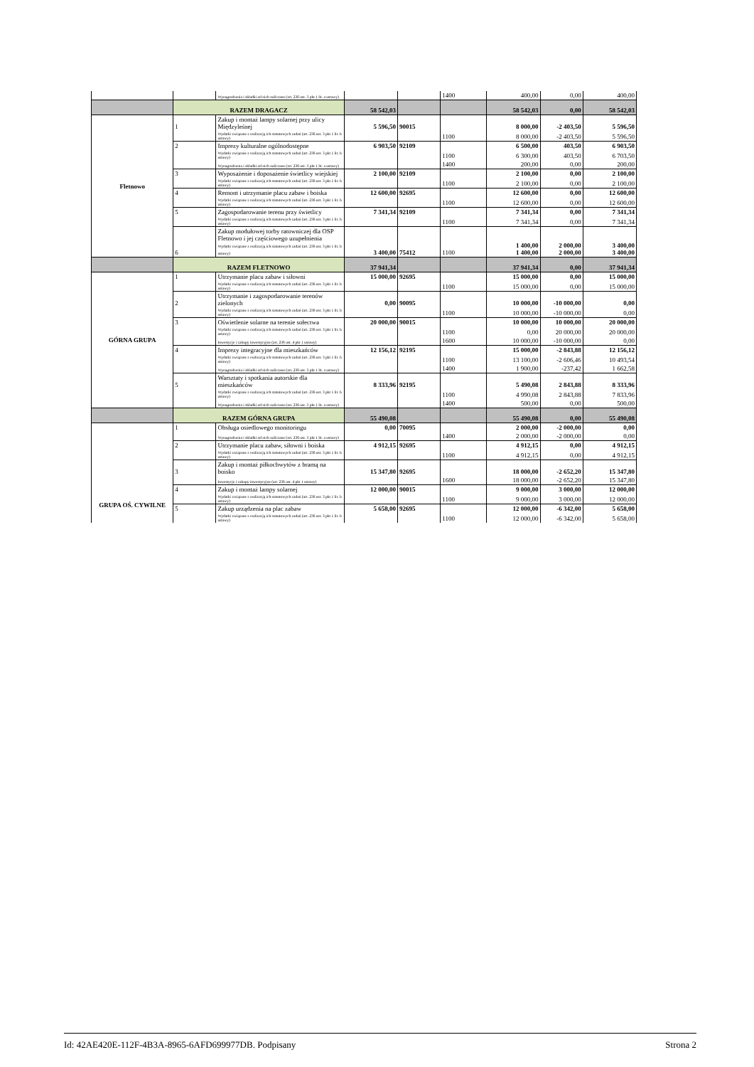| | | Wynagrodzenia i składki od nich naliczane (art. 236 ust. 3 pkt 1 lit. a ustawy) | | | 1400 | 400,00 | 0,00 | 400,00 |
| | RAZEM DRAGACZ | | 58 542,03 | | | 58 542,03 | 0,00 | 58 542,03 |
| Fletnowo | 1 | Zakup i montaż lampy solarnej przy ulicy Międzyleśnej | 5 596,50 | 90015 | | 8 000,00 | -2 403,50 | 5 596,50 |
| | | Wydatki związane z realizacją ich statutowych zadań (art. 236 ust. 3 pkt 1 lit. b ustawy) | | | 1100 | 8 000,00 | -2 403,50 | 5 596,50 |
| | 2 | Imprezy kulturalne ogólnodostępne | 6 903,50 | 92109 | | 6 500,00 | 403,50 | 6 903,50 |
| | | Wydatki związane z realizacją ich statutowych zadań (art. 236 ust. 3 pkt 1 lit. b ustawy) | | | 1100 | 6 300,00 | 403,50 | 6 703,50 |
| | | Wynagrodzenia i składki od nich naliczane (art. 236 ust. 3 pkt 1 lit. a ustawy) | | | 1400 | 200,00 | 0,00 | 200,00 |
| | 3 | Wyposażenie i doposażenie świetlicy wiejskiej | 2 100,00 | 92109 | | 2 100,00 | 0,00 | 2 100,00 |
| | | Wydatki związane z realizacją ich statutowych zadań (art. 236 ust. 3 pkt 1 lit. b ustawy) | | | 1100 | 2 100,00 | 0,00 | 2 100,00 |
| | 4 | Remont i utrzymanie placu zabaw i boiska | 12 600,00 | 92695 | | 12 600,00 | 0,00 | 12 600,00 |
| | | Wydatki związane z realizacją ich statutowych zadań (art. 236 ust. 3 pkt 1 lit. b ustawy) | | | 1100 | 12 600,00 | 0,00 | 12 600,00 |
| | 5 | Zagospodarowanie terenu przy świetlicy | 7 341,34 | 92109 | | 7 341,34 | 0,00 | 7 341,34 |
| | | Wydatki związane z realizacją ich statutowych zadań (art. 236 ust. 3 pkt 1 lit. b ustawy) | | | 1100 | 7 341,34 | 0,00 | 7 341,34 |
| | 6 | Zakup modułowej torby ratowniczej dla OSP Fletnowo i jej częściowego uzupełnienia Wydatki związane z realizacją ich statutowych zadań (art. 236 ust. 3 pkt 1 lit. b ustawy) | 3 400,00 | 75412 | 1100 | 1 400,00 1 400,00 | 2 000,00 2 000,00 | 3 400,00 3 400,00 |
| | RAZEM FLETNOWO | | 37 941,34 | | | 37 941,34 | 0,00 | 37 941,34 |
| GÓRNA GRUPA | 1 | Utrzymanie placu zabaw i siłowni | 15 000,00 | 92695 | | 15 000,00 | 0,00 | 15 000,00 |
| | | Wydatki związane z realizacją ich statutowych zadań (art. 236 ust. 3 pkt 1 lit. b ustawy) | | | 1100 | 15 000,00 | 0,00 | 15 000,00 |
| | 2 | Utrzymanie i zagospodarowanie terenów zielonych | 0,00 | 90095 | | 10 000,00 | -10 000,00 | 0,00 |
| | | Wydatki związane z realizacją ich statutowych zadań (art. 236 ust. 3 pkt 1 lit. b ustawy) | | | 1100 | 10 000,00 | -10 000,00 | 0,00 |
| | 3 | Oświetlenie solarne na terenie sołectwa | 20 000,00 | 90015 | | 10 000,00 | 10 000,00 | 20 000,00 |
| | | Wydatki związane z realizacją ich statutowych zadań (art. 236 ust. 3 pkt 1 lit. b ustawy) | | | 1100 | 0,00 | 20 000,00 | 20 000,00 |
| | | Inwestycje i zakupy inwestycyjne (art. 236 ust. 4 pkt 1 ustawy) | | | 1600 | 10 000,00 | -10 000,00 | 0,00 |
| | 4 | Imprezy integracyjne dla mieszkańców | 12 156,12 | 92195 | | 15 000,00 | -2 843,88 | 12 156,12 |
| | | Wydatki związane z realizacją ich statutowych zadań (art. 236 ust. 3 pkt 1 lit. b ustawy) | | | 1100 | 13 100,00 | -2 606,46 | 10 493,54 |
| | | Wynagrodzenia i składki od nich naliczane (art. 236 ust. 3 pkt 1 lit. a ustawy) | | | 1400 | 1 900,00 | -237,42 | 1 662,58 |
| | 5 | Warsztaty i spotkania autorskie dla mieszkańców | 8 333,96 | 92195 | | 5 490,08 | 2 843,88 | 8 333,96 |
| | | Wydatki związane z realizacją ich statutowych zadań (art. 236 ust. 3 pkt 1 lit. b ustawy) | | | 1100 | 4 990,08 | 2 843,88 | 7 833,96 |
| | | Wynagrodzenia i składki od nich naliczane (art. 236 ust. 3 pkt 1 lit. a ustawy) | | | 1400 | 500,00 | 0,00 | 500,00 |
| | RAZEM GÓRNA GRUPA | | 55 490,08 | | | 55 490,08 | 0,00 | 55 490,08 |
| GRUPA OŚ. CYWILNE | 1 | Obsługa osiedlowego monitoringu | 0,00 | 70095 | | 2 000,00 | -2 000,00 | 0,00 |
| | | Wynagrodzenia i składki od nich naliczane (art. 236 ust. 3 pkt 1 lit. a ustawy) | | | 1400 | 2 000,00 | -2 000,00 | 0,00 |
| | 2 | Utrzymanie placu zabaw, siłowni i boiska | 4 912,15 | 92695 | | 4 912,15 | 0,00 | 4 912,15 |
| | | Wydatki związane z realizacją ich statutowych zadań (art. 236 ust. 3 pkt 1 lit. b ustawy) | | | 1100 | 4 912,15 | 0,00 | 4 912,15 |
| | 3 | Zakup i montaż piłkochwytów z bramą na boisko | 15 347,80 | 92695 | | 18 000,00 | -2 652,20 | 15 347,80 |
| | | Inwestycje i zakupy inwestycyjne (art. 236 ust. 4 pkt 1 ustawy) | | | 1600 | 18 000,00 | -2 652,20 | 15 347,80 |
| | 4 | Zakup i montaż lampy solarnej | 12 000,00 | 90015 | | 9 000,00 | 3 000,00 | 12 000,00 |
| | | Wydatki związane z realizacją ich statutowych zadań (art. 236 ust. 3 pkt 1 lit. b ustawy) | | | 1100 | 9 000,00 | 3 000,00 | 12 000,00 |
| | 5 | Zakup urządzenia na plac zabaw | 5 658,00 | 92695 | | 12 000,00 | -6 342,00 | 5 658,00 |
| | | Wydatki związane z realizacją ich statutowych zadań (art. 236 ust. 3 pkt 1 lit. b ustawy) | | | 1100 | 12 000,00 | -6 342,00 | 5 658,00 |
Id: 42AE420E-112F-4B3A-8965-6AFD699977DB. Podpisany Strona 2